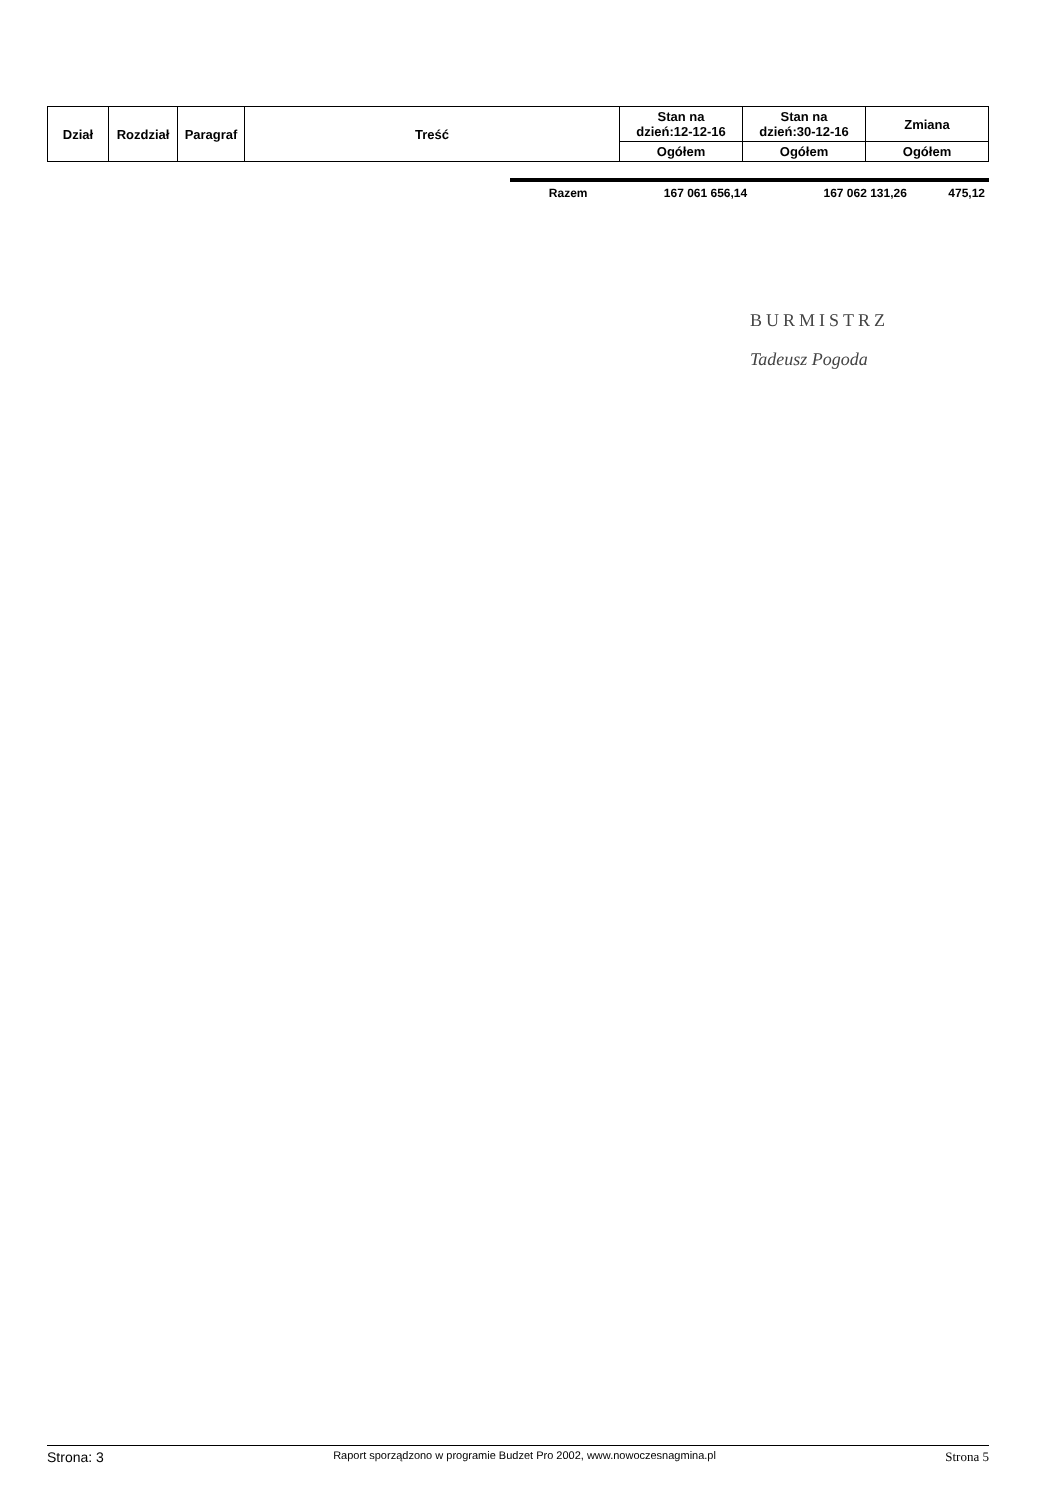| Dział | Rozdział | Paragraf | Treść | Stan na dzień:12-12-16 | Stan na dzień:30-12-16 | Zmiana |
| --- | --- | --- | --- | --- | --- | --- |
| | | | | Ogółem | Ogółem | Ogółem |
| Razem | 167 061 656,14 | 167 062 131,26 | 475,12 |
BURMISTRZ
Tadeusz Pogoda
Strona: 3 Raport sporządzono w programie Budzet Pro 2002, www.nowoczesnagmina.pl Strona 5